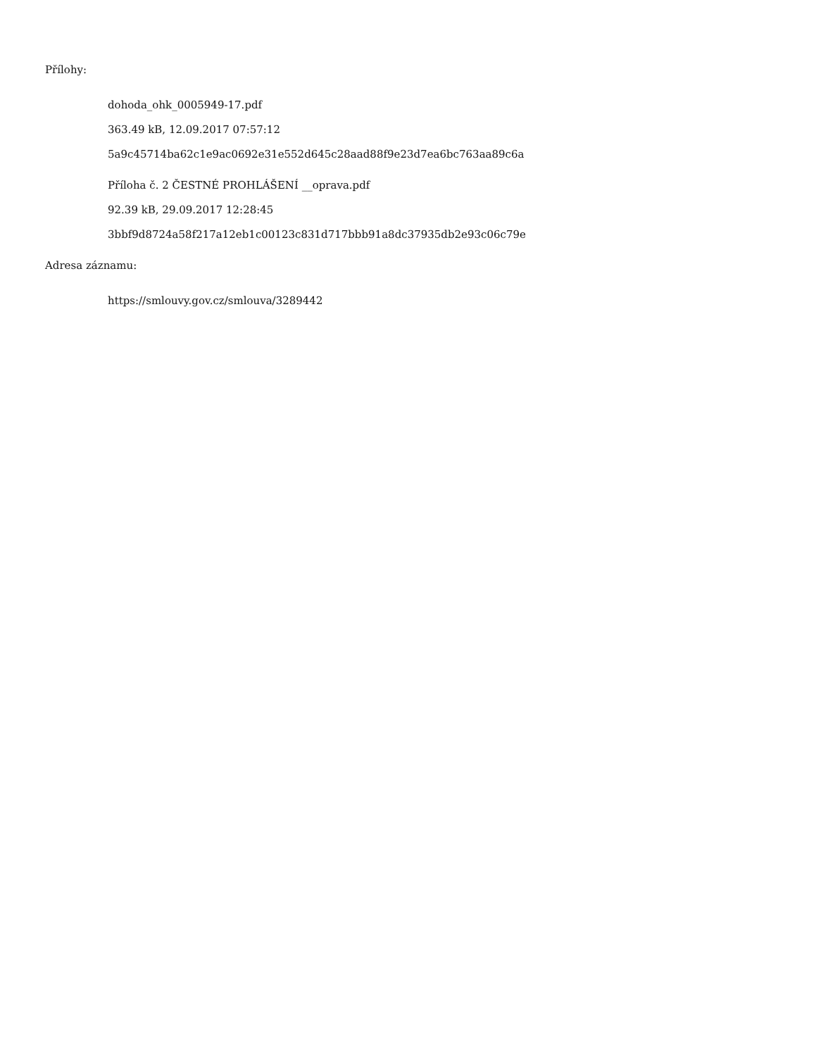Přílohy:
dohoda_ohk_0005949-17.pdf
363.49 kB, 12.09.2017 07:57:12
5a9c45714ba62c1e9ac0692e31e552d645c28aad88f9e23d7ea6bc763aa89c6a
Příloha č. 2 ČESTNÉ PROHLÁŠENÍ __oprava.pdf
92.39 kB, 29.09.2017 12:28:45
3bbf9d8724a58f217a12eb1c00123c831d717bbb91a8dc37935db2e93c06c79e
Adresa záznamu:
https://smlouvy.gov.cz/smlouva/3289442